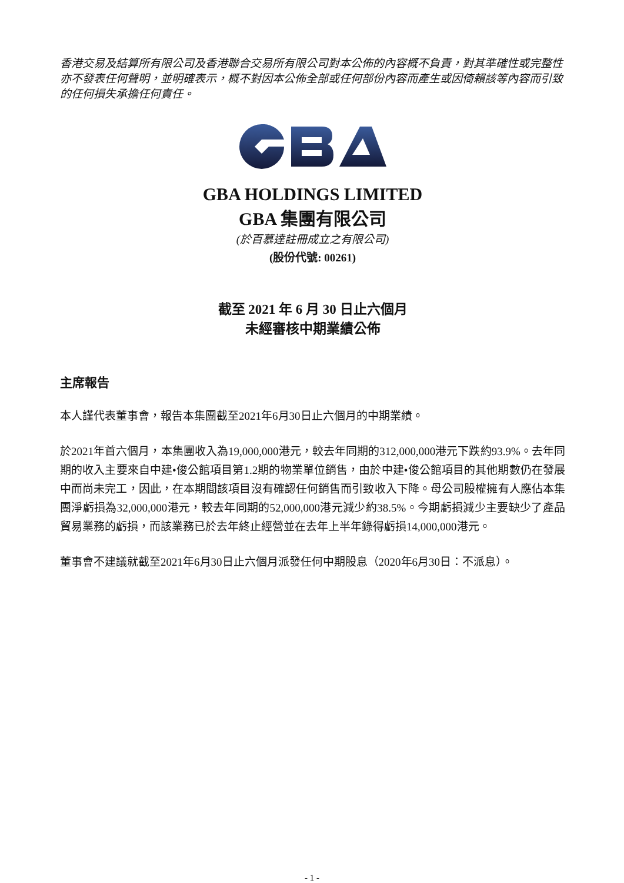香港交易及結算所有限公司及香港聯合交易所有限公司對本公佈的內容概不負責，對其準確性或完整性亦不發表任何聲明，並明確表示，概不對因本公佈全部或任何部份內容而產生或因倚賴該等內容而引致的任何損失承擔任何責任。
GBA HOLDINGS LIMITED
GBA 集團有限公司
(於百慕達註冊成立之有限公司)
(股份代號: 00261)
截至 2021 年 6 月 30 日止六個月
未經審核中期業績公佈
主席報告
本人謹代表董事會，報告本集團截至2021年6月30日止六個月的中期業績。
於2021年首六個月，本集團收入為19,000,000港元，較去年同期的312,000,000港元下跌約93.9%。去年同期的收入主要來自中建•俊公館項目第1.2期的物業單位銷售，由於中建•俊公館項目的其他期數仍在發展中而尚未完工，因此，在本期間該項目沒有確認任何銷售而引致收入下降。母公司股權擁有人應佔本集團淨虧損為32,000,000港元，較去年同期的52,000,000港元減少約38.5%。今期虧損減少主要缺少了產品貿易業務的虧損，而該業務已於去年終止經營並在去年上半年錄得虧損14,000,000港元。
董事會不建議就截至2021年6月30日止六個月派發任何中期股息（2020年6月30日：不派息）。
- 1 -